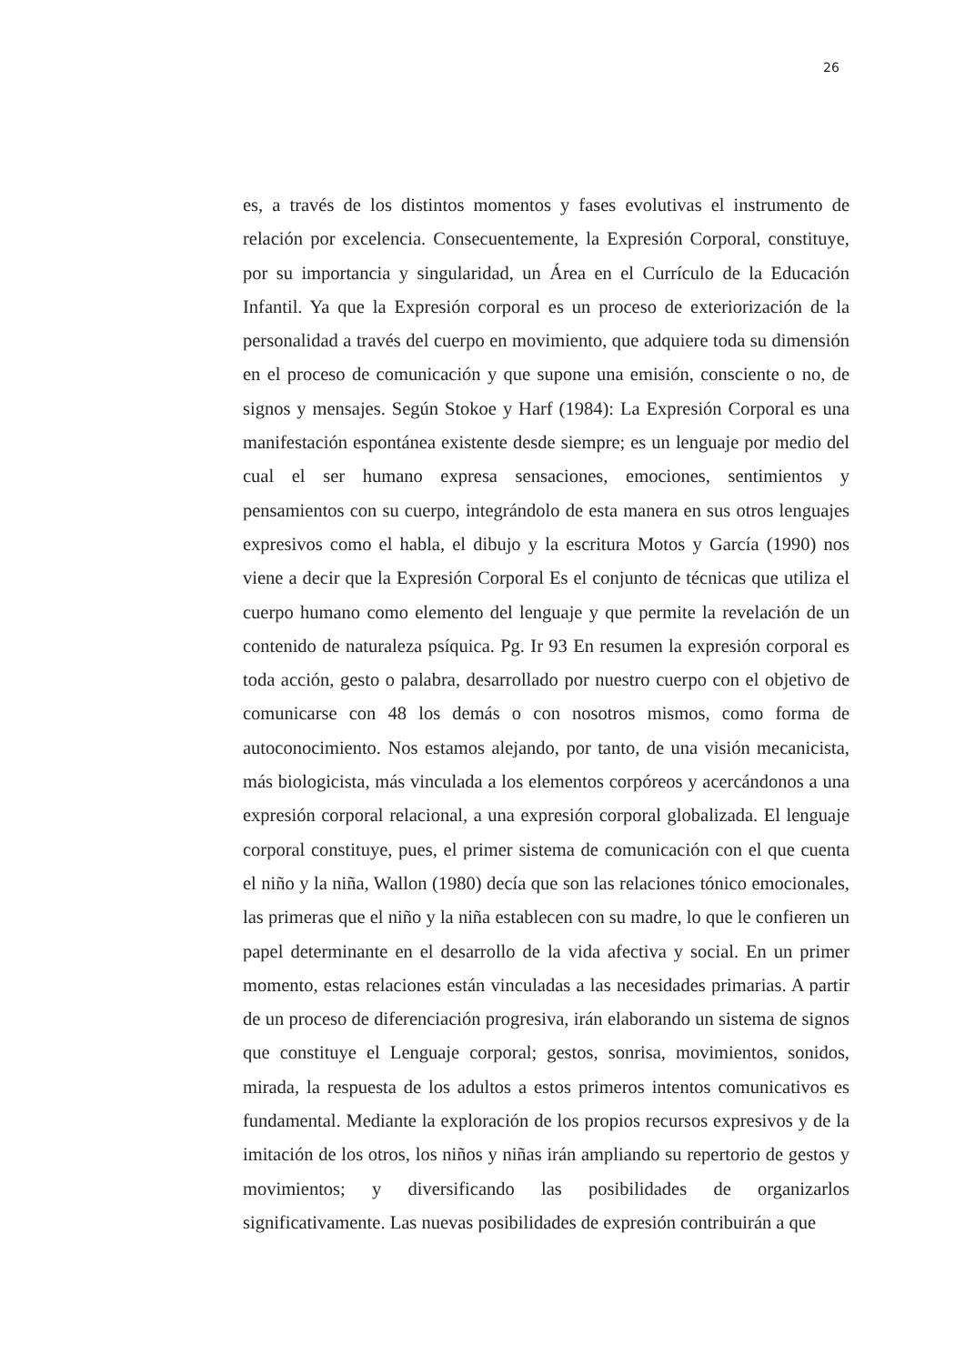26
es, a través de los distintos momentos y fases evolutivas el instrumento de relación por excelencia. Consecuentemente, la Expresión Corporal, constituye, por su importancia y singularidad, un Área en el Currículo de la Educación Infantil. Ya que la Expresión corporal es un proceso de exteriorización de la personalidad a través del cuerpo en movimiento, que adquiere toda su dimensión en el proceso de comunicación y que supone una emisión, consciente o no, de signos y mensajes. Según Stokoe y Harf (1984): La Expresión Corporal es una manifestación espontánea existente desde siempre; es un lenguaje por medio del cual el ser humano expresa sensaciones, emociones, sentimientos y pensamientos con su cuerpo, integrándolo de esta manera en sus otros lenguajes expresivos como el habla, el dibujo y la escritura Motos y García (1990) nos viene a decir que la Expresión Corporal Es el conjunto de técnicas que utiliza el cuerpo humano como elemento del lenguaje y que permite la revelación de un contenido de naturaleza psíquica. Pg. Ir 93 En resumen la expresión corporal es toda acción, gesto o palabra, desarrollado por nuestro cuerpo con el objetivo de comunicarse con 48 los demás o con nosotros mismos, como forma de autoconocimiento. Nos estamos alejando, por tanto, de una visión mecanicista, más biologicista, más vinculada a los elementos corpóreos y acercándonos a una expresión corporal relacional, a una expresión corporal globalizada. El lenguaje corporal constituye, pues, el primer sistema de comunicación con el que cuenta el niño y la niña, Wallon (1980) decía que son las relaciones tónico emocionales, las primeras que el niño y la niña establecen con su madre, lo que le confieren un papel determinante en el desarrollo de la vida afectiva y social. En un primer momento, estas relaciones están vinculadas a las necesidades primarias. A partir de un proceso de diferenciación progresiva, irán elaborando un sistema de signos que constituye el Lenguaje corporal; gestos, sonrisa, movimientos, sonidos, mirada, la respuesta de los adultos a estos primeros intentos comunicativos es fundamental. Mediante la exploración de los propios recursos expresivos y de la imitación de los otros, los niños y niñas irán ampliando su repertorio de gestos y movimientos; y diversificando las posibilidades de organizarlos significativamente. Las nuevas posibilidades de expresión contribuirán a que